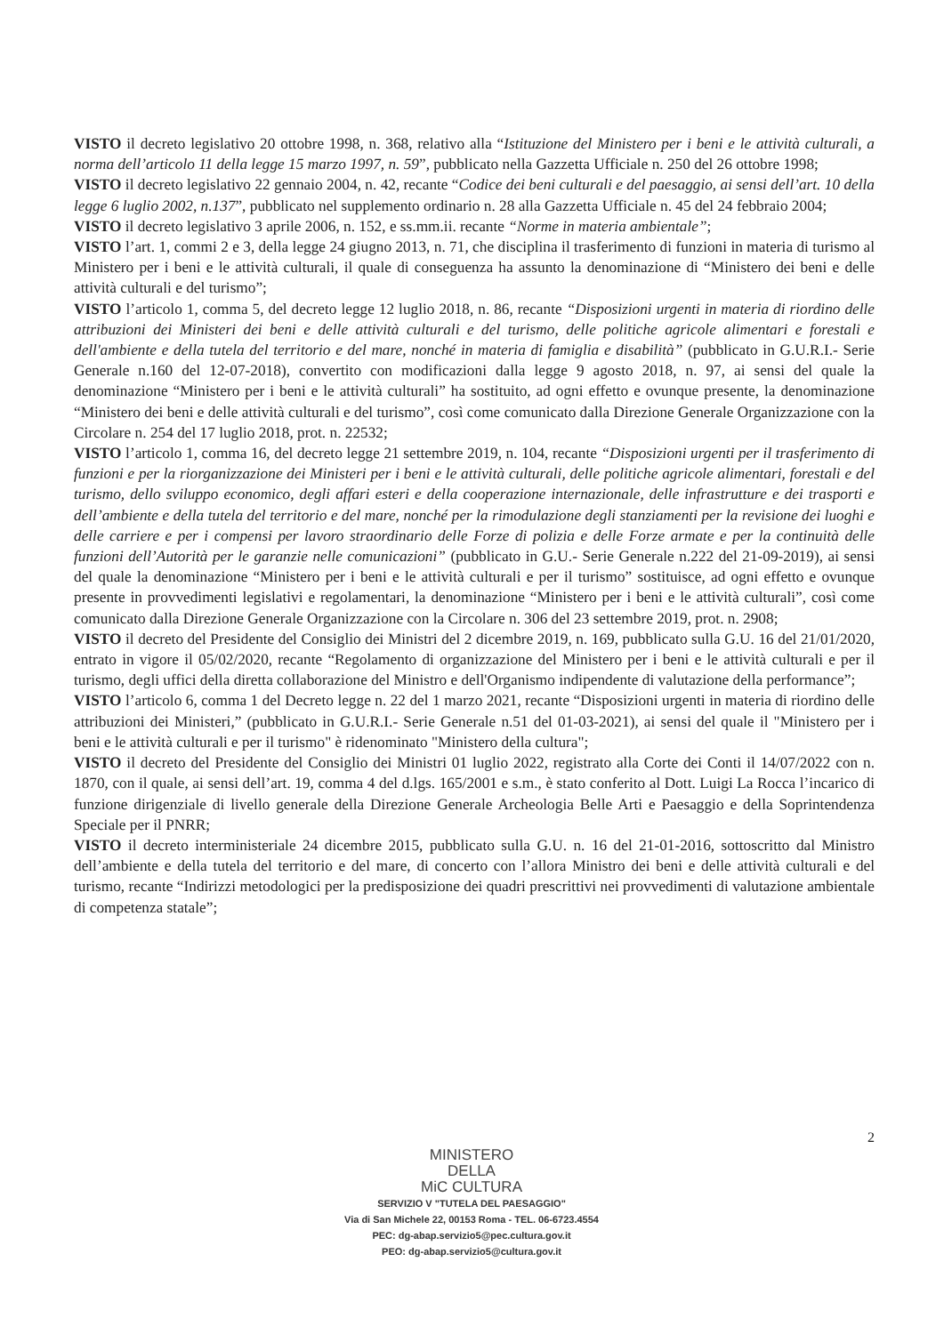VISTO il decreto legislativo 20 ottobre 1998, n. 368, relativo alla “Istituzione del Ministero per i beni e le attività culturali, a norma dell’articolo 11 della legge 15 marzo 1997, n. 59”, pubblicato nella Gazzetta Ufficiale n. 250 del 26 ottobre 1998;
VISTO il decreto legislativo 22 gennaio 2004, n. 42, recante “Codice dei beni culturali e del paesaggio, ai sensi dell’art. 10 della legge 6 luglio 2002, n.137”, pubblicato nel supplemento ordinario n. 28 alla Gazzetta Ufficiale n. 45 del 24 febbraio 2004;
VISTO il decreto legislativo 3 aprile 2006, n. 152, e ss.mm.ii. recante “Norme in materia ambientale”;
VISTO l’art. 1, commi 2 e 3, della legge 24 giugno 2013, n. 71, che disciplina il trasferimento di funzioni in materia di turismo al Ministero per i beni e le attività culturali, il quale di conseguenza ha assunto la denominazione di “Ministero dei beni e delle attività culturali e del turismo”;
VISTO l’articolo 1, comma 5, del decreto legge 12 luglio 2018, n. 86, recante “Disposizioni urgenti in materia di riordino delle attribuzioni dei Ministeri dei beni e delle attività culturali e del turismo, delle politiche agricole alimentari e forestali e dell'ambiente e della tutela del territorio e del mare, nonché in materia di famiglia e disabilità” (pubblicato in G.U.R.I.- Serie Generale n.160 del 12-07-2018), convertito con modificazioni dalla legge 9 agosto 2018, n. 97, ai sensi del quale la denominazione “Ministero per i beni e le attività culturali” ha sostituito, ad ogni effetto e ovunque presente, la denominazione “Ministero dei beni e delle attività culturali e del turismo”, così come comunicato dalla Direzione Generale Organizzazione con la Circolare n. 254 del 17 luglio 2018, prot. n. 22532;
VISTO l’articolo 1, comma 16, del decreto legge 21 settembre 2019, n. 104, recante “Disposizioni urgenti per il trasferimento di funzioni e per la riorganizzazione dei Ministeri per i beni e le attività culturali, delle politiche agricole alimentari, forestali e del turismo, dello sviluppo economico, degli affari esteri e della cooperazione internazionale, delle infrastrutture e dei trasporti e dell’ambiente e della tutela del territorio e del mare, nonché per la rimodulazione degli stanziamenti per la revisione dei luoghi e delle carriere e per i compensi per lavoro straordinario delle Forze di polizia e delle Forze armate e per la continuità delle funzioni dell’Autorità per le garanzie nelle comunicazioni” (pubblicato in G.U.- Serie Generale n.222 del 21-09-2019), ai sensi del quale la denominazione “Ministero per i beni e le attività culturali e per il turismo” sostituisce, ad ogni effetto e ovunque presente in provvedimenti legislativi e regolamentari, la denominazione “Ministero per i beni e le attività culturali”, così come comunicato dalla Direzione Generale Organizzazione con la Circolare n. 306 del 23 settembre 2019, prot. n. 2908;
VISTO il decreto del Presidente del Consiglio dei Ministri del 2 dicembre 2019, n. 169, pubblicato sulla G.U. 16 del 21/01/2020, entrato in vigore il 05/02/2020, recante “Regolamento di organizzazione del Ministero per i beni e le attività culturali e per il turismo, degli uffici della diretta collaborazione del Ministro e dell'Organismo indipendente di valutazione della performance”;
VISTO l’articolo 6, comma 1 del Decreto legge n. 22 del 1 marzo 2021, recante “Disposizioni urgenti in materia di riordino delle attribuzioni dei Ministeri,” (pubblicato in G.U.R.I.- Serie Generale n.51 del 01-03-2021), ai sensi del quale il "Ministero per i beni e le attività culturali e per il turismo" è ridenominato "Ministero della cultura";
VISTO il decreto del Presidente del Consiglio dei Ministri 01 luglio 2022, registrato alla Corte dei Conti il 14/07/2022 con n. 1870, con il quale, ai sensi dell’art. 19, comma 4 del d.lgs. 165/2001 e s.m., è stato conferito al Dott. Luigi La Rocca l’incarico di funzione dirigenziale di livello generale della Direzione Generale Archeologia Belle Arti e Paesaggio e della Soprintendenza Speciale per il PNRR;
VISTO il decreto interministeriale 24 dicembre 2015, pubblicato sulla G.U. n. 16 del 21-01-2016, sottoscritto dal Ministro dell’ambiente e della tutela del territorio e del mare, di concerto con l’allora Ministro dei beni e delle attività culturali e del turismo, recante “Indirizzi metodologici per la predisposizione dei quadri prescrittivi nei provvedimenti di valutazione ambientale di competenza statale”;
2
MINISTERO
DELLA
MiC CULTURA
SERVIZIO V "TUTELA DEL PAESAGGIO"
Via di San Michele 22, 00153 Roma - TEL. 06-6723.4554
PEC: dg-abap.servizio5@pec.cultura.gov.it
PEO: dg-abap.servizio5@cultura.gov.it